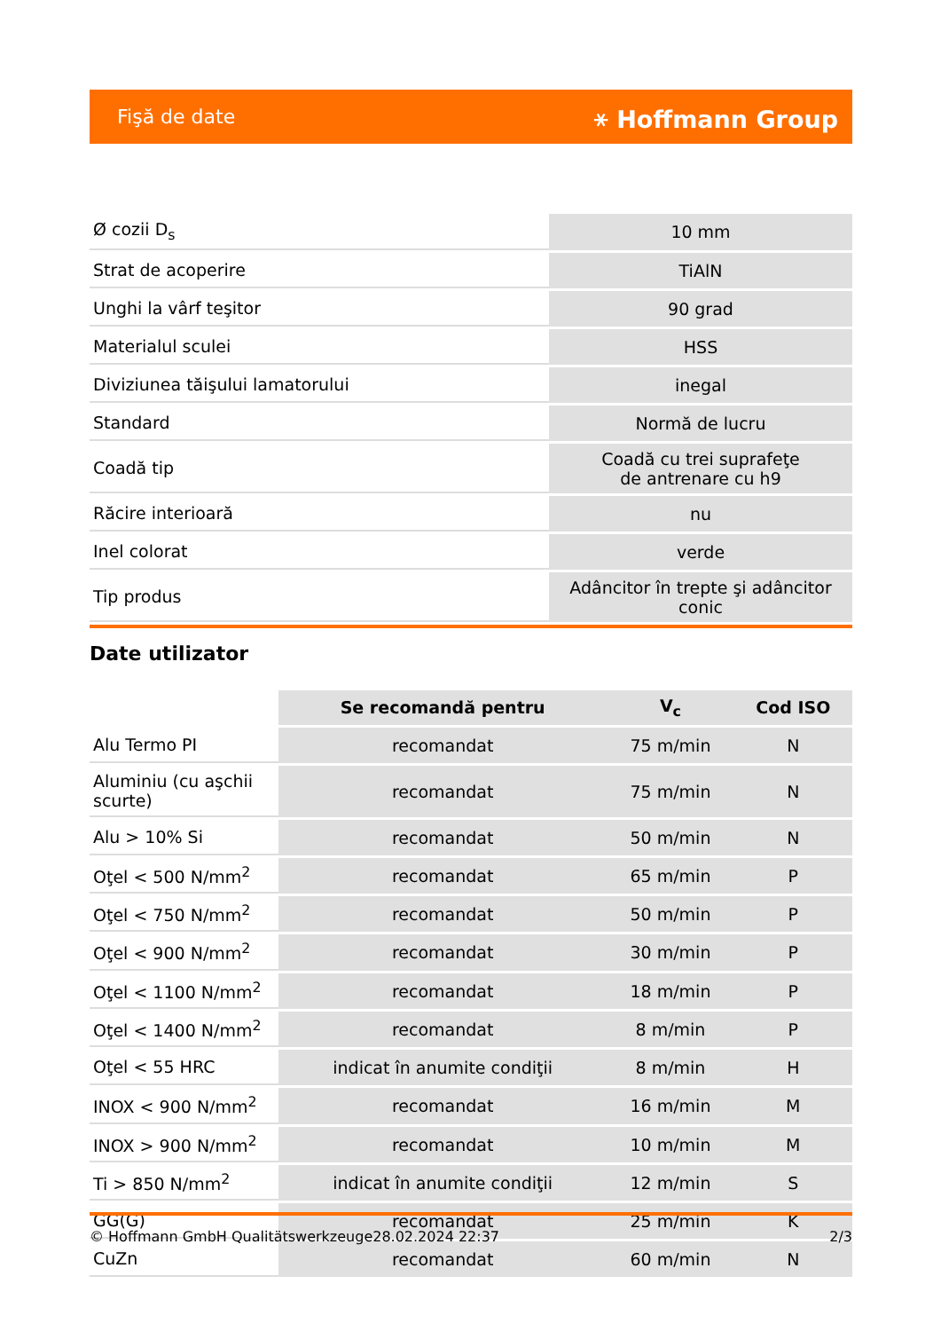Fişă de date ⚹ Hoffmann Group
| Ø cozii D<sub>s</sub> | 10 mm |
| Strat de acoperire | TiAlN |
| Unghi la vârf teşitor | 90 grad |
| Materialul sculei | HSS |
| Diviziunea tăişului lamatorului | inegal |
| Standard | Normă de lucru |
| Coadă tip | Coadă cu trei suprafeţe de antrenare cu h9 |
| Răcire interioară | nu |
| Inel colorat | verde |
| Tip produs | Adâncitor în trepte şi adâncitor conic |
Date utilizator
| | Se recomandă pentru | V<sub>c</sub> | Cod ISO |
| --- | --- | --- | --- |
| Alu Termo PI | recomandat | 75 m/min | N |
| Aluminiu (cu aşchii scurte) | recomandat | 75 m/min | N |
| Alu > 10% Si | recomandat | 50 m/min | N |
| Oţel < 500 N/mm<sup>2</sup> | recomandat | 65 m/min | P |
| Oţel < 750 N/mm<sup>2</sup> | recomandat | 50 m/min | P |
| Oţel < 900 N/mm<sup>2</sup> | recomandat | 30 m/min | P |
| Oţel < 1100 N/mm<sup>2</sup> | recomandat | 18 m/min | P |
| Oţel < 1400 N/mm<sup>2</sup> | recomandat | 8 m/min | P |
| Oţel < 55 HRC | indicat în anumite condiţii | 8 m/min | H |
| INOX < 900 N/mm<sup>2</sup> | recomandat | 16 m/min | M |
| INOX > 900 N/mm<sup>2</sup> | recomandat | 10 m/min | M |
| Ti > 850 N/mm<sup>2</sup> | indicat în anumite condiţii | 12 m/min | S |
| GG(G) | recomandat | 25 m/min | K |
| CuZn | recomandat | 60 m/min | N |
© Hoffmann GmbH Qualitätswerkzeuge 28.02.2024 22:37 2/3